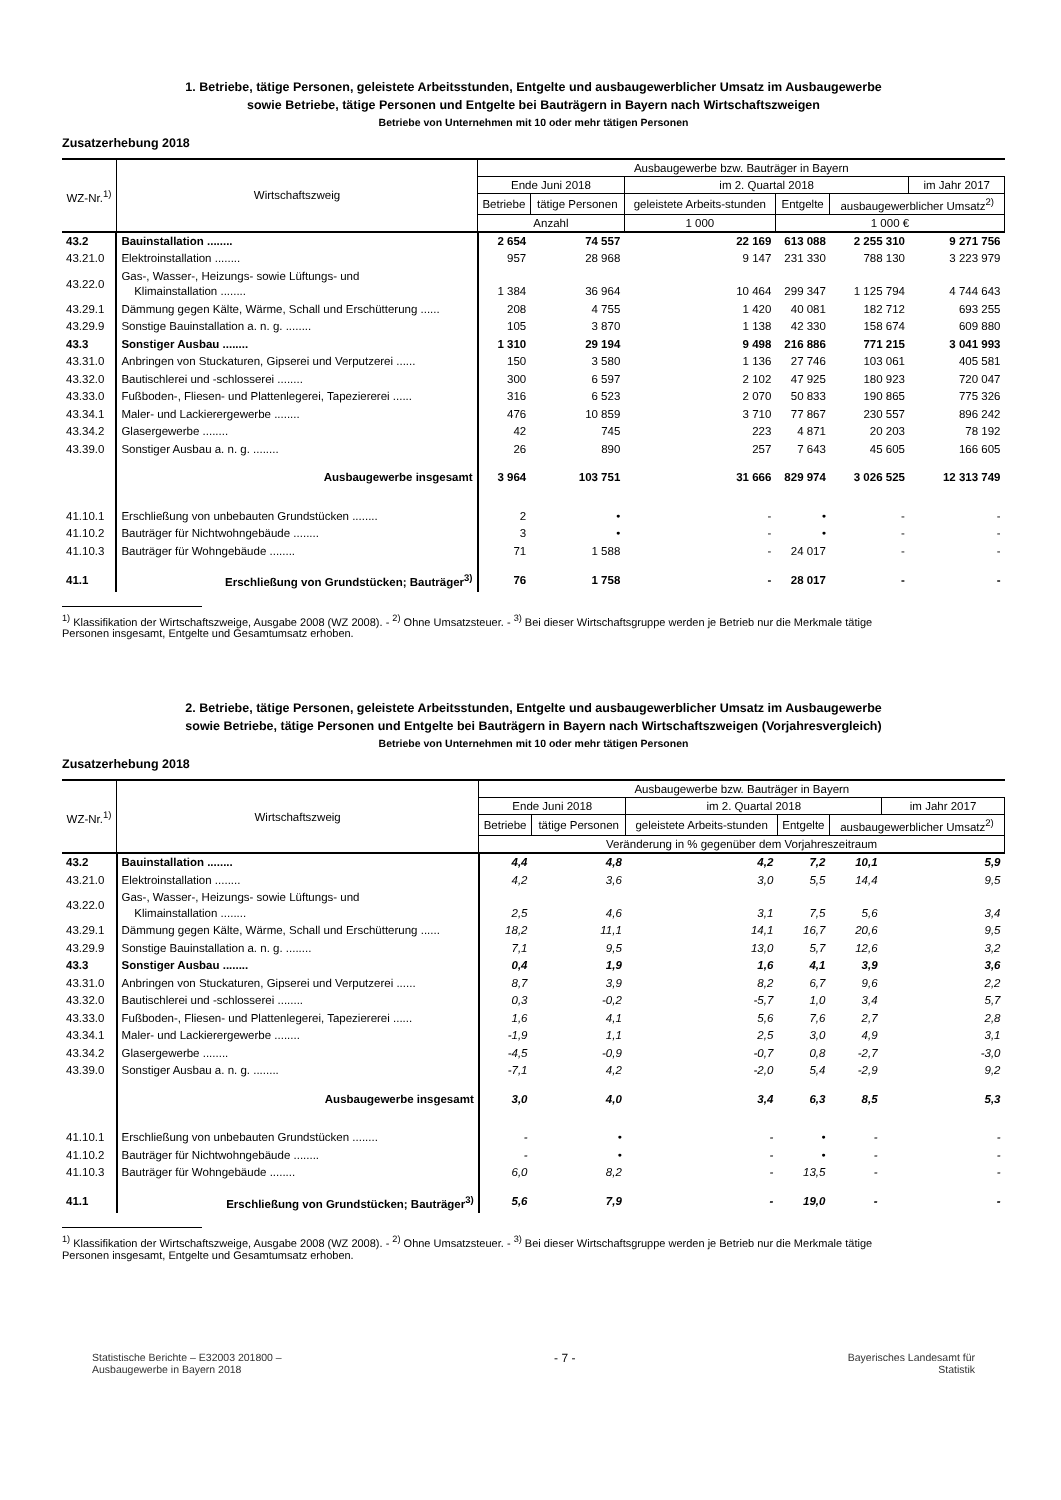1. Betriebe, tätige Personen, geleistete Arbeitsstunden, Entgelte und ausbaugewerblicher Umsatz im Ausbaugewerbe
sowie Betriebe, tätige Personen und Entgelte bei Bauträgern in Bayern nach Wirtschaftszweigen
Betriebe von Unternehmen mit 10 oder mehr tätigen Personen
Zusatzerhebung 2018
| WZ-Nr.<sup>1)</sup> | Wirtschaftszweig | Ausbaugewerbe bzw. Bauträger in Bayern | | | | | |
| --- | --- | --- | --- | --- | --- | --- | --- |
| | | Ende Juni 2018 | | im 2. Quartal 2018 | | | im Jahr 2017 |
| | | Betriebe | tätige Personen | geleistete Arbeits-stunden | Entgelte | ausbaugewerblicher Umsatz<sup>2)</sup> | |
| | | Anzahl | | 1 000 | 1 000 € | | |
| 43.2 | Bauinstallation ........ | 2 654 | 74 557 | 22 169 | 613 088 | 2 255 310 | 9 271 756 |
| 43.21.0 | Elektroinstallation ........ | 957 | 28 968 | 9 147 | 231 330 | 788 130 | 3 223 979 |
| 43.22.0 | Gas-, Wasser-, Heizungs- sowie Lüftungs- und Klimainstallation ........ | 1 384 | 36 964 | 10 464 | 299 347 | 1 125 794 | 4 744 643 |
| 43.29.1 | Dämmung gegen Kälte, Wärme, Schall und Erschütterung ...... | 208 | 4 755 | 1 420 | 40 081 | 182 712 | 693 255 |
| 43.29.9 | Sonstige Bauinstallation a. n. g. ........ | 105 | 3 870 | 1 138 | 42 330 | 158 674 | 609 880 |
| 43.3 | Sonstiger Ausbau ........ | 1 310 | 29 194 | 9 498 | 216 886 | 771 215 | 3 041 993 |
| 43.31.0 | Anbringen von Stuckaturen, Gipserei und Verputzerei ...... | 150 | 3 580 | 1 136 | 27 746 | 103 061 | 405 581 |
| 43.32.0 | Bautischlerei und -schlosserei ........ | 300 | 6 597 | 2 102 | 47 925 | 180 923 | 720 047 |
| 43.33.0 | Fußboden-, Fliesen- und Plattenlegerei, Tapeziererei ...... | 316 | 6 523 | 2 070 | 50 833 | 190 865 | 775 326 |
| 43.34.1 | Maler- und Lackierergewerbe ........ | 476 | 10 859 | 3 710 | 77 867 | 230 557 | 896 242 |
| 43.34.2 | Glasergewerbe ........ | 42 | 745 | 223 | 4 871 | 20 203 | 78 192 |
| 43.39.0 | Sonstiger Ausbau a. n. g. ........ | 26 | 890 | 257 | 7 643 | 45 605 | 166 605 |
| | Ausbaugewerbe insgesamt | 3 964 | 103 751 | 31 666 | 829 974 | 3 026 525 | 12 313 749 |
| 41.10.1 | Erschließung von unbebauten Grundstücken ........ | 2 | • | - | • | - | - |
| 41.10.2 | Bauträger für Nichtwohngebäude ........ | 3 | • | - | • | - | - |
| 41.10.3 | Bauträger für Wohngebäude ........ | 71 | 1 588 | - | 24 017 | - | - |
| 41.1 | Erschließung von Grundstücken; Bauträger<sup>3)</sup> | 76 | 1 758 | - | 28 017 | - | - |
<sup>1)</sup> Klassifikation der Wirtschaftszweige, Ausgabe 2008 (WZ 2008). - <sup>2)</sup> Ohne Umsatzsteuer. - <sup>3)</sup> Bei dieser Wirtschaftsgruppe werden je Betrieb nur die Merkmale tätige
Personen insgesamt, Entgelte und Gesamtumsatz erhoben.
2. Betriebe, tätige Personen, geleistete Arbeitsstunden, Entgelte und ausbaugewerblicher Umsatz im Ausbaugewerbe
sowie Betriebe, tätige Personen und Entgelte bei Bauträgern in Bayern nach Wirtschaftszweigen (Vorjahresvergleich)
Betriebe von Unternehmen mit 10 oder mehr tätigen Personen
Zusatzerhebung 2018
| WZ-Nr.<sup>1)</sup> | Wirtschaftszweig | Ausbaugewerbe bzw. Bauträger in Bayern | | | | | |
| --- | --- | --- | --- | --- | --- | --- | --- |
| | | Ende Juni 2018 | | im 2. Quartal 2018 | | | im Jahr 2017 |
| | | Betriebe | tätige Personen | geleistete Arbeits-stunden | Entgelte | ausbaugewerblicher Umsatz<sup>2)</sup> | |
| | | Veränderung in % gegenüber dem Vorjahreszeitraum | | | | | |
| 43.2 | Bauinstallation ........ | 4,4 | 4,8 | 4,2 | 7,2 | 10,1 | 5,9 |
| 43.21.0 | Elektroinstallation ........ | 4,2 | 3,6 | 3,0 | 5,5 | 14,4 | 9,5 |
| 43.22.0 | Gas-, Wasser-, Heizungs- sowie Lüftungs- und Klimainstallation ........ | 2,5 | 4,6 | 3,1 | 7,5 | 5,6 | 3,4 |
| 43.29.1 | Dämmung gegen Kälte, Wärme, Schall und Erschütterung ...... | 18,2 | 11,1 | 14,1 | 16,7 | 20,6 | 9,5 |
| 43.29.9 | Sonstige Bauinstallation a. n. g. ........ | 7,1 | 9,5 | 13,0 | 5,7 | 12,6 | 3,2 |
| 43.3 | Sonstiger Ausbau ........ | 0,4 | 1,9 | 1,6 | 4,1 | 3,9 | 3,6 |
| 43.31.0 | Anbringen von Stuckaturen, Gipserei und Verputzerei ...... | 8,7 | 3,9 | 8,2 | 6,7 | 9,6 | 2,2 |
| 43.32.0 | Bautischlerei und -schlosserei ........ | 0,3 | -0,2 | -5,7 | 1,0 | 3,4 | 5,7 |
| 43.33.0 | Fußboden-, Fliesen- und Plattenlegerei, Tapeziererei ...... | 1,6 | 4,1 | 5,6 | 7,6 | 2,7 | 2,8 |
| 43.34.1 | Maler- und Lackierergewerbe ........ | -1,9 | 1,1 | 2,5 | 3,0 | 4,9 | 3,1 |
| 43.34.2 | Glasergewerbe ........ | -4,5 | -0,9 | -0,7 | 0,8 | -2,7 | -3,0 |
| 43.39.0 | Sonstiger Ausbau a. n. g. ........ | -7,1 | 4,2 | -2,0 | 5,4 | -2,9 | 9,2 |
| | Ausbaugewerbe insgesamt | 3,0 | 4,0 | 3,4 | 6,3 | 8,5 | 5,3 |
| 41.10.1 | Erschließung von unbebauten Grundstücken ........ | - | • | - | • | - | - |
| 41.10.2 | Bauträger für Nichtwohngebäude ........ | - | • | - | • | - | - |
| 41.10.3 | Bauträger für Wohngebäude ........ | 6,0 | 8,2 | - | 13,5 | - | - |
| 41.1 | Erschließung von Grundstücken; Bauträger<sup>3)</sup> | 5,6 | 7,9 | - | 19,0 | - | - |
<sup>1)</sup> Klassifikation der Wirtschaftszweige, Ausgabe 2008 (WZ 2008). - <sup>2)</sup> Ohne Umsatzsteuer. - <sup>3)</sup> Bei dieser Wirtschaftsgruppe werden je Betrieb nur die Merkmale tätige
Personen insgesamt, Entgelte und Gesamtumsatz erhoben.
Statistische Berichte – E32003 201800 –
Ausbaugewerbe in Bayern 2018
- 7 - Bayerisches Landesamt für
Statistik